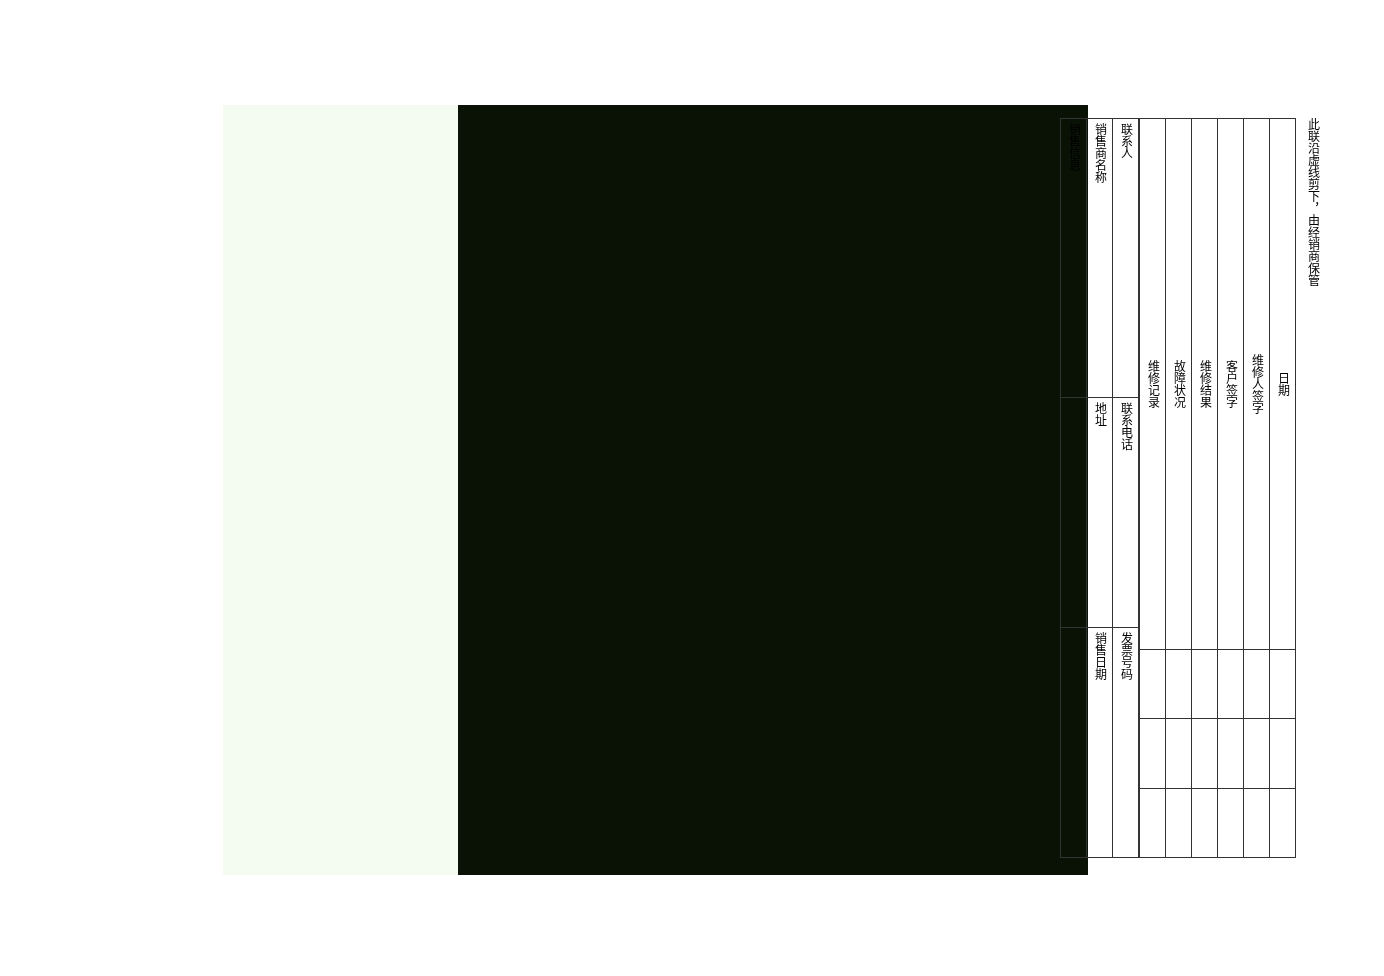| 销售信息 | 销售商名称 | 联系人 |
| | 地址 | 联系电话 |
| | 销售日期 | 发票号码 |
| 维修记录 | 故障状况 | 维修结果 | 客户签字 | 维修人签字 | 日期 |
| --- | --- | --- | --- | --- | --- |
此联沿虚线剪下，由经销商保管